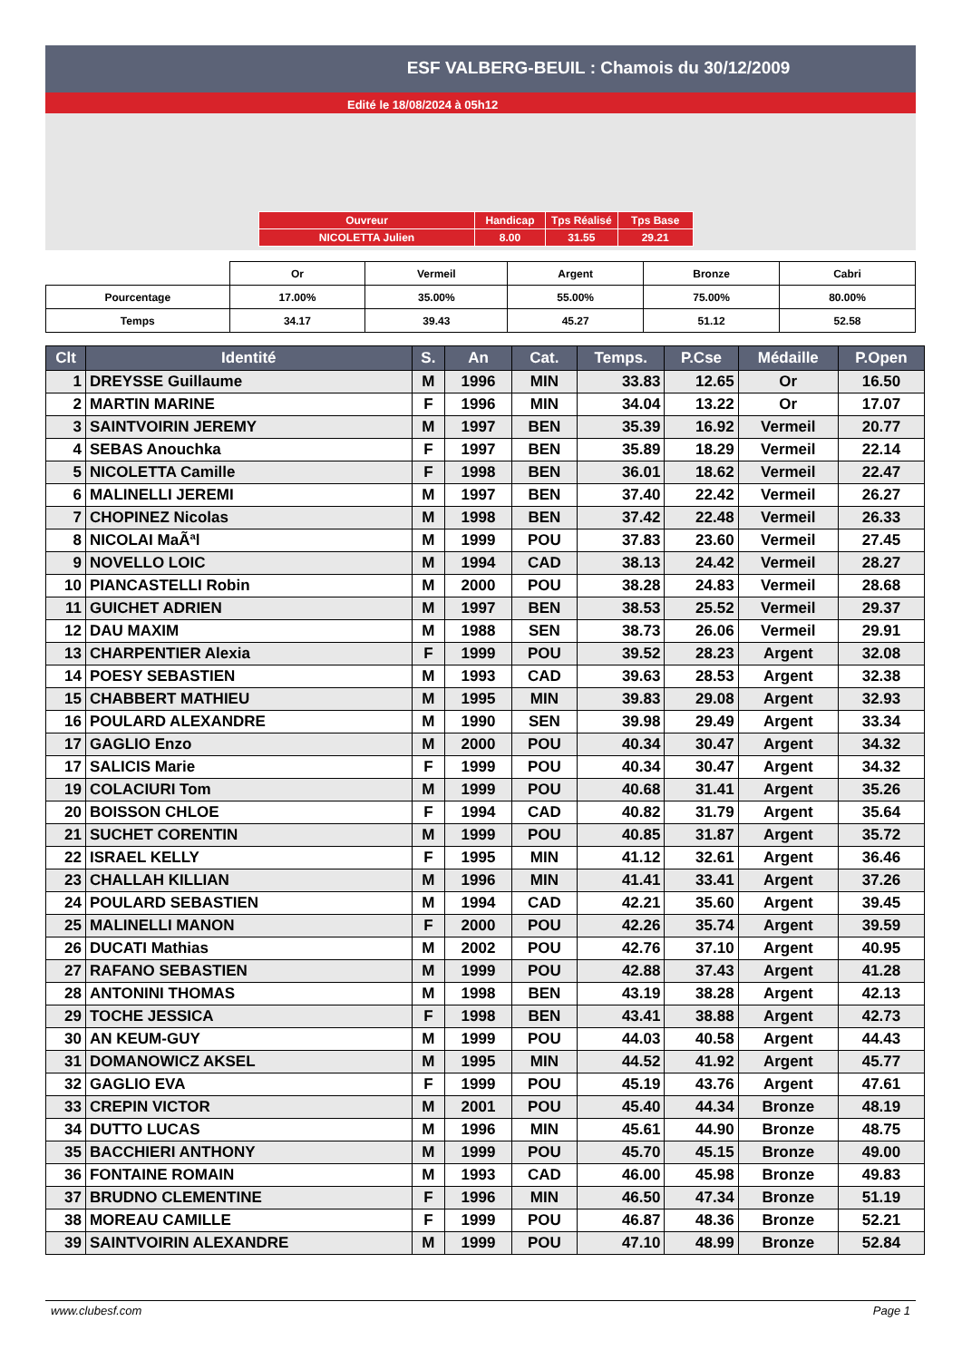ESF VALBERG-BEUIL : Chamois du 30/12/2009
Edité le 18/08/2024 à 05h12
| Ouvreur | Handicap | Tps Réalisé | Tps Base |
| NICOLETTA Julien | 8.00 | 31.55 | 29.21 |
| | Or | Vermeil | Argent | Bronze | Cabri |
| Pourcentage | 17.00% | 35.00% | 55.00% | 75.00% | 80.00% |
| Temps | 34.17 | 39.43 | 45.27 | 51.12 | 52.58 |
| Clt | Identité | S. | An | Cat. | Temps. | P.Cse | Médaille | P.Open |
| --- | --- | --- | --- | --- | --- | --- | --- | --- |
| 1 | DREYSSE Guillaume | M | 1996 | MIN | 33.83 | 12.65 | Or | 16.50 |
| 2 | MARTIN MARINE | F | 1996 | MIN | 34.04 | 13.22 | Or | 17.07 |
| 3 | SAINTVOIRIN JEREMY | M | 1997 | BEN | 35.39 | 16.92 | Vermeil | 20.77 |
| 4 | SEBAS Anouchka | F | 1997 | BEN | 35.89 | 18.29 | Vermeil | 22.14 |
| 5 | NICOLETTA Camille | F | 1998 | BEN | 36.01 | 18.62 | Vermeil | 22.47 |
| 6 | MALINELLI JEREMI | M | 1997 | BEN | 37.40 | 22.42 | Vermeil | 26.27 |
| 7 | CHOPINEZ Nicolas | M | 1998 | BEN | 37.42 | 22.48 | Vermeil | 26.33 |
| 8 | NICOLAI MaÃªl | M | 1999 | POU | 37.83 | 23.60 | Vermeil | 27.45 |
| 9 | NOVELLO LOIC | M | 1994 | CAD | 38.13 | 24.42 | Vermeil | 28.27 |
| 10 | PIANCASTELLI Robin | M | 2000 | POU | 38.28 | 24.83 | Vermeil | 28.68 |
| 11 | GUICHET ADRIEN | M | 1997 | BEN | 38.53 | 25.52 | Vermeil | 29.37 |
| 12 | DAU MAXIM | M | 1988 | SEN | 38.73 | 26.06 | Vermeil | 29.91 |
| 13 | CHARPENTIER Alexia | F | 1999 | POU | 39.52 | 28.23 | Argent | 32.08 |
| 14 | POESY SEBASTIEN | M | 1993 | CAD | 39.63 | 28.53 | Argent | 32.38 |
| 15 | CHABBERT MATHIEU | M | 1995 | MIN | 39.83 | 29.08 | Argent | 32.93 |
| 16 | POULARD ALEXANDRE | M | 1990 | SEN | 39.98 | 29.49 | Argent | 33.34 |
| 17 | GAGLIO Enzo | M | 2000 | POU | 40.34 | 30.47 | Argent | 34.32 |
| 17 | SALICIS Marie | F | 1999 | POU | 40.34 | 30.47 | Argent | 34.32 |
| 19 | COLACIURI Tom | M | 1999 | POU | 40.68 | 31.41 | Argent | 35.26 |
| 20 | BOISSON CHLOE | F | 1994 | CAD | 40.82 | 31.79 | Argent | 35.64 |
| 21 | SUCHET CORENTIN | M | 1999 | POU | 40.85 | 31.87 | Argent | 35.72 |
| 22 | ISRAEL KELLY | F | 1995 | MIN | 41.12 | 32.61 | Argent | 36.46 |
| 23 | CHALLAH KILLIAN | M | 1996 | MIN | 41.41 | 33.41 | Argent | 37.26 |
| 24 | POULARD SEBASTIEN | M | 1994 | CAD | 42.21 | 35.60 | Argent | 39.45 |
| 25 | MALINELLI MANON | F | 2000 | POU | 42.26 | 35.74 | Argent | 39.59 |
| 26 | DUCATI Mathias | M | 2002 | POU | 42.76 | 37.10 | Argent | 40.95 |
| 27 | RAFANO SEBASTIEN | M | 1999 | POU | 42.88 | 37.43 | Argent | 41.28 |
| 28 | ANTONINI THOMAS | M | 1998 | BEN | 43.19 | 38.28 | Argent | 42.13 |
| 29 | TOCHE JESSICA | F | 1998 | BEN | 43.41 | 38.88 | Argent | 42.73 |
| 30 | AN KEUM-GUY | M | 1999 | POU | 44.03 | 40.58 | Argent | 44.43 |
| 31 | DOMANOWICZ AKSEL | M | 1995 | MIN | 44.52 | 41.92 | Argent | 45.77 |
| 32 | GAGLIO EVA | F | 1999 | POU | 45.19 | 43.76 | Argent | 47.61 |
| 33 | CREPIN VICTOR | M | 2001 | POU | 45.40 | 44.34 | Bronze | 48.19 |
| 34 | DUTTO LUCAS | M | 1996 | MIN | 45.61 | 44.90 | Bronze | 48.75 |
| 35 | BACCHIERI ANTHONY | M | 1999 | POU | 45.70 | 45.15 | Bronze | 49.00 |
| 36 | FONTAINE ROMAIN | M | 1993 | CAD | 46.00 | 45.98 | Bronze | 49.83 |
| 37 | BRUDNO CLEMENTINE | F | 1996 | MIN | 46.50 | 47.34 | Bronze | 51.19 |
| 38 | MOREAU CAMILLE | F | 1999 | POU | 46.87 | 48.36 | Bronze | 52.21 |
| 39 | SAINTVOIRIN ALEXANDRE | M | 1999 | POU | 47.10 | 48.99 | Bronze | 52.84 |
www.clubesf.com Page 1